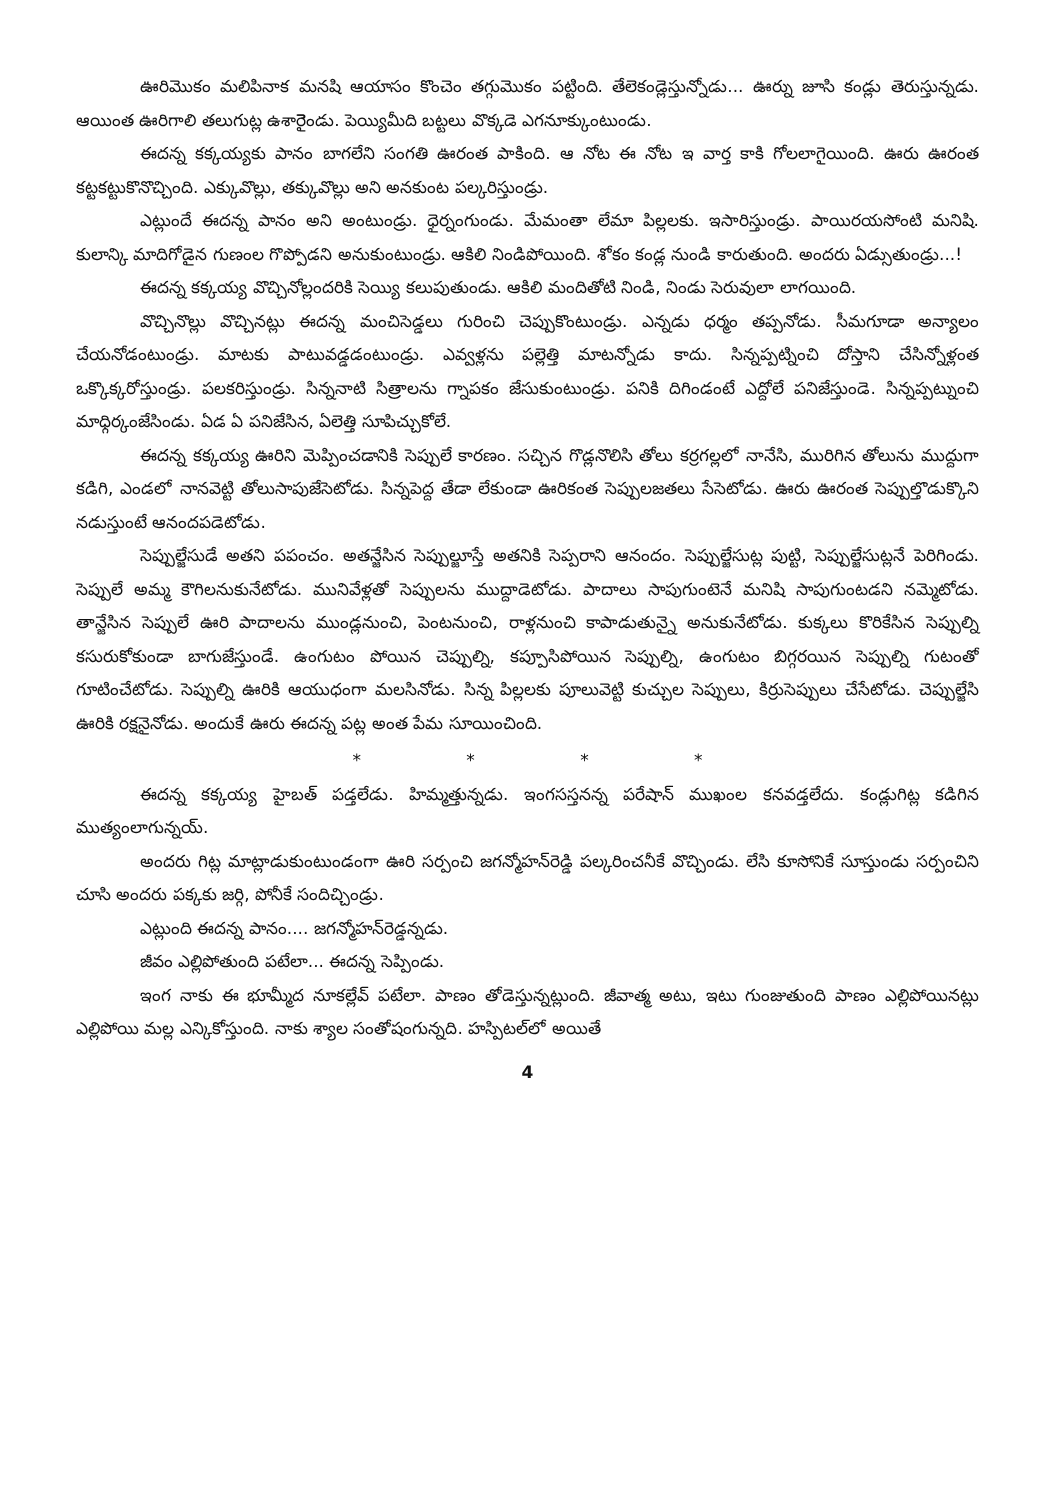ఊరిమొకం మలిపినాక మనషి ఆయాసం కొంచెం తగ్గుమొకం పట్టింది. తేలెకండ్లెస్తున్నోడు... ఊర్ను జూసి కండ్లు తెరుస్తున్నడు. ఆయింత ఊరిగాలి తలుగుట్ల ఉశారైెండు. పెయ్యిమీది బట్టలు వొక్కడె ఎగనూక్కుంటుండు.
ఈదన్న కక్కయ్యకు పానం బాగలేని సంగతి ఊరంత పాకింది. ఆ నోట ఈ నోట ఇ వార్త కాకి గోలలాగైయింది. ఊరు ఊరంత కట్టకట్టుకొనొచ్చింది. ఎక్కువొల్లు, తక్కువొల్లు అని అనకుంట పల్కరిస్తుండ్రు.
ఎట్లుందే ఈదన్న పానం అని అంటుండ్రు. ధైర్నంగుండు. మేమంతా లేమా పిల్లలకు. ఇసారిస్తుండ్రు. పాయిరయసోంటి మనిషి. కులాన్కి మాదిగోడైన గుణంల గొప్పోడని అనుకుంటుండ్రు. ఆకిలి నిండిపోయింది. శోకం కండ్ల నుండి కారుతుంది. అందరు ఏడ్సుతుండ్రు...!
ఈదన్న కక్కయ్య వొచ్చినోల్లందరికి సెయ్యి కలుపుతుండు. ఆకిలి మందితోటి నిండి, నిండు సెరువులా లాగయింది.
వొచ్చినొల్లు వొచ్చినట్లు ఈదన్న మంచిసెడ్డలు గురించి చెప్పుకొంటుండ్రు. ఎన్నడు ధర్మం తప్పనోడు. సీమగూడా అన్యాలం చేయనోడంటుండ్రు. మాటకు పాటువడ్డడంటుండ్రు. ఎవ్వళ్లను పల్లెత్తి మాటన్నోడు కాదు. సిన్నప్పట్నించి దోస్తాని చేసిన్నోళ్లంత ఒక్కొక్కరోస్తుండ్రు. పలకరిస్తుండ్రు. సిన్ననాటి సిత్రాలను గ్నాపకం జేసుకుంటుండ్రు. పనికి దిగిండంటే ఎద్దోలే పనిజేస్తుండె. సిన్నప్పట్నుంచి మాధ్గిర్కంజేసిండు. ఏడ ఏ పనిజేసిన, ఏలెత్తి సూపిచ్చుకోలే.
ఈదన్న కక్కయ్య ఊరిని మెప్పించడానికి సెప్పులే కారణం. సచ్చిన గొడ్లనొలిసి తోలు కర్రగల్లలో నానేసి, మురిగిన తోలును ముద్దుగా కడిగి, ఎండలో నానవెట్టి తోలుసాపుజేసెటోడు. సిన్నపెద్ద తేడా లేకుండా ఊరికంత సెప్పులజతలు సేసెటోడు. ఊరు ఊరంత సెప్పుల్తొడుక్కొని నడుస్తుంటే ఆనందపడెటోడు.
సెప్పుల్జేసుడే అతని పపంచం. అతన్జేసిన సెప్పుల్జూస్తే అతనికి సెప్పరాని ఆనందం. సెప్పుల్జేసుట్ల పుట్టి, సెప్పుల్జేసుట్లనే పెరిగిండు. సెప్పులే అమ్మ కౌగిలనుకునేటోడు. మునివేళ్లతో సెప్పులను ముద్దాడెటోడు. పాదాలు సాపుగుంటెనే మనిషి సాపుగుంటడని నమ్మెటోడు. తాన్జేసిన సెప్పులే ఊరి పాదాలను ముండ్లనుంచి, పెంటనుంచి, రాళ్లనుంచి కాపాడుతున్నై అనుకునేటోడు. కుక్కలు కొరికేసిన సెప్పుల్ని కసురుకోకుండా బాగుజేస్తుండే. ఉంగుటం పోయిన చెప్పుల్ని, కప్పూసిపోయిన సెప్పుల్ని, ఉంగుటం బిగ్గరయిన సెప్పుల్ని గుటంతో గూటించేటోడు. సెప్పుల్ని ఊరికి ఆయుధంగా మలసినోడు. సిన్న పిల్లలకు పూలువెట్టి కుచ్చుల సెప్పులు, కిర్రుసెప్పులు చేసేటోడు. చెప్పుల్జేసి ఊరికి రక్షనైనోడు. అందుకే ఊరు ఈదన్న పట్ల అంత పేమ సూయించింది.
* * * *
ఈదన్న కక్కయ్య హైబత్ పడ్తలేడు. హిమ్మత్తున్నడు. ఇంగసస్తనన్న పరేషాన్ ముఖంల కనవడ్తలేదు. కండ్లుగిట్ల కడిగిన ముత్యంలాగున్నయ్.
అందరు గిట్ల మాట్లాడుకుంటుండంగా ఊరి సర్పంచి జగన్మోహన్‌రెడ్డి పల్కరించనీకే వొచ్చిండు. లేసి కూసోనికే సూస్తుండు సర్పంచిని చూసి అందరు పక్కకు జర్గి, పోనీకే సందిచ్చిండ్రు.
ఎట్లుంది ఈదన్న పానం.... జగన్మోహన్‌రెడ్డన్నడు.
జీవం ఎల్లిపోతుంది పటేలా... ఈదన్న సెప్పిండు.
ఇంగ నాకు ఈ భూమ్మీద నూకల్లేవ్ పటేలా. పాణం తోడెస్తున్నట్లుంది. జీవాత్మ అటు, ఇటు గుంజుతుంది పాణం ఎల్లిపోయినట్లు ఎల్లిపోయి మల్ల ఎన్కికోస్తుంది. నాకు శ్యాల సంతోషంగున్నది. హస్పిటల్‌లో అయితే
4